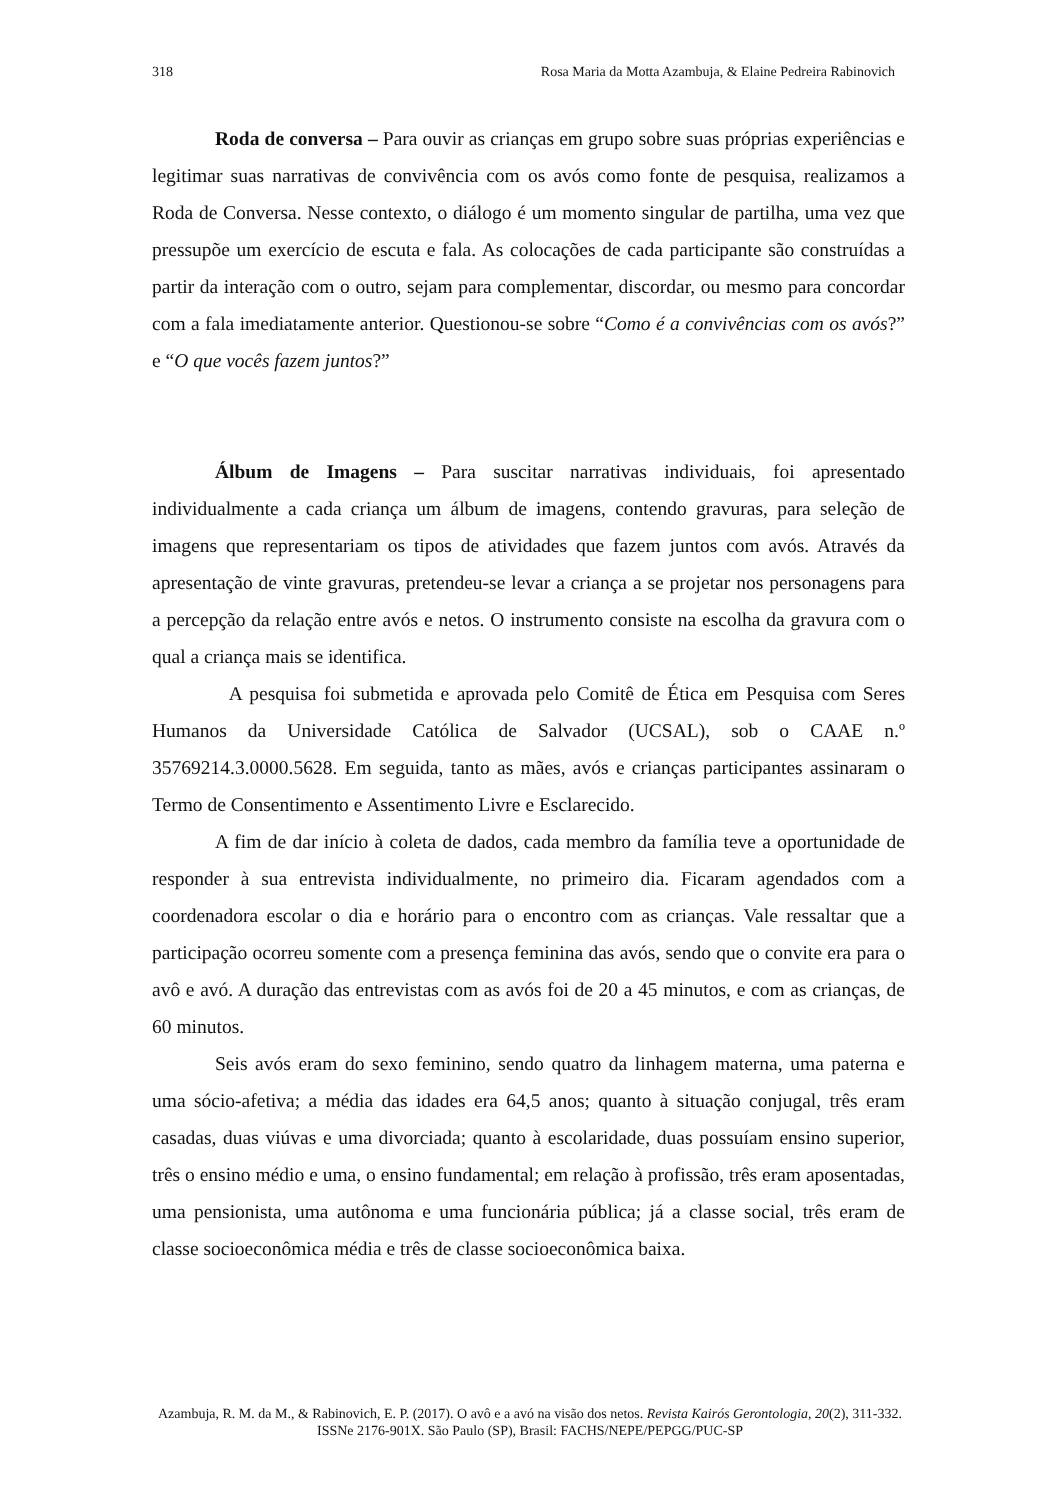318 Rosa Maria da Motta Azambuja, & Elaine Pedreira Rabinovich
Roda de conversa – Para ouvir as crianças em grupo sobre suas próprias experiências e legitimar suas narrativas de convivência com os avós como fonte de pesquisa, realizamos a Roda de Conversa. Nesse contexto, o diálogo é um momento singular de partilha, uma vez que pressupõe um exercício de escuta e fala. As colocações de cada participante são construídas a partir da interação com o outro, sejam para complementar, discordar, ou mesmo para concordar com a fala imediatamente anterior. Questionou-se sobre “Como é a convivências com os avós?” e “O que vocês fazem juntos?”
Álbum de Imagens – Para suscitar narrativas individuais, foi apresentado individualmente a cada criança um álbum de imagens, contendo gravuras, para seleção de imagens que representariam os tipos de atividades que fazem juntos com avós. Através da apresentação de vinte gravuras, pretendeu-se levar a criança a se projetar nos personagens para a percepção da relação entre avós e netos. O instrumento consiste na escolha da gravura com o qual a criança mais se identifica.
A pesquisa foi submetida e aprovada pelo Comitê de Ética em Pesquisa com Seres Humanos da Universidade Católica de Salvador (UCSAL), sob o CAAE n.º 35769214.3.0000.5628. Em seguida, tanto as mães, avós e crianças participantes assinaram o Termo de Consentimento e Assentimento Livre e Esclarecido.
A fim de dar início à coleta de dados, cada membro da família teve a oportunidade de responder à sua entrevista individualmente, no primeiro dia. Ficaram agendados com a coordenadora escolar o dia e horário para o encontro com as crianças. Vale ressaltar que a participação ocorreu somente com a presença feminina das avós, sendo que o convite era para o avô e avó. A duração das entrevistas com as avós foi de 20 a 45 minutos, e com as crianças, de 60 minutos.
Seis avós eram do sexo feminino, sendo quatro da linhagem materna, uma paterna e uma sócio-afetiva; a média das idades era 64,5 anos; quanto à situação conjugal, três eram casadas, duas viúvas e uma divorciada; quanto à escolaridade, duas possuíam ensino superior, três o ensino médio e uma, o ensino fundamental; em relação à profissão, três eram aposentadas, uma pensionista, uma autônoma e uma funcionária pública; já a classe social, três eram de classe socioeconômica média e três de classe socioeconômica baixa.
Azambuja, R. M. da M., & Rabinovich, E. P. (2017). O avô e a avó na visão dos netos. Revista Kairós Gerontologia, 20(2), 311-332. ISSNe 2176-901X. São Paulo (SP), Brasil: FACHS/NEPE/PEPGG/PUC-SP